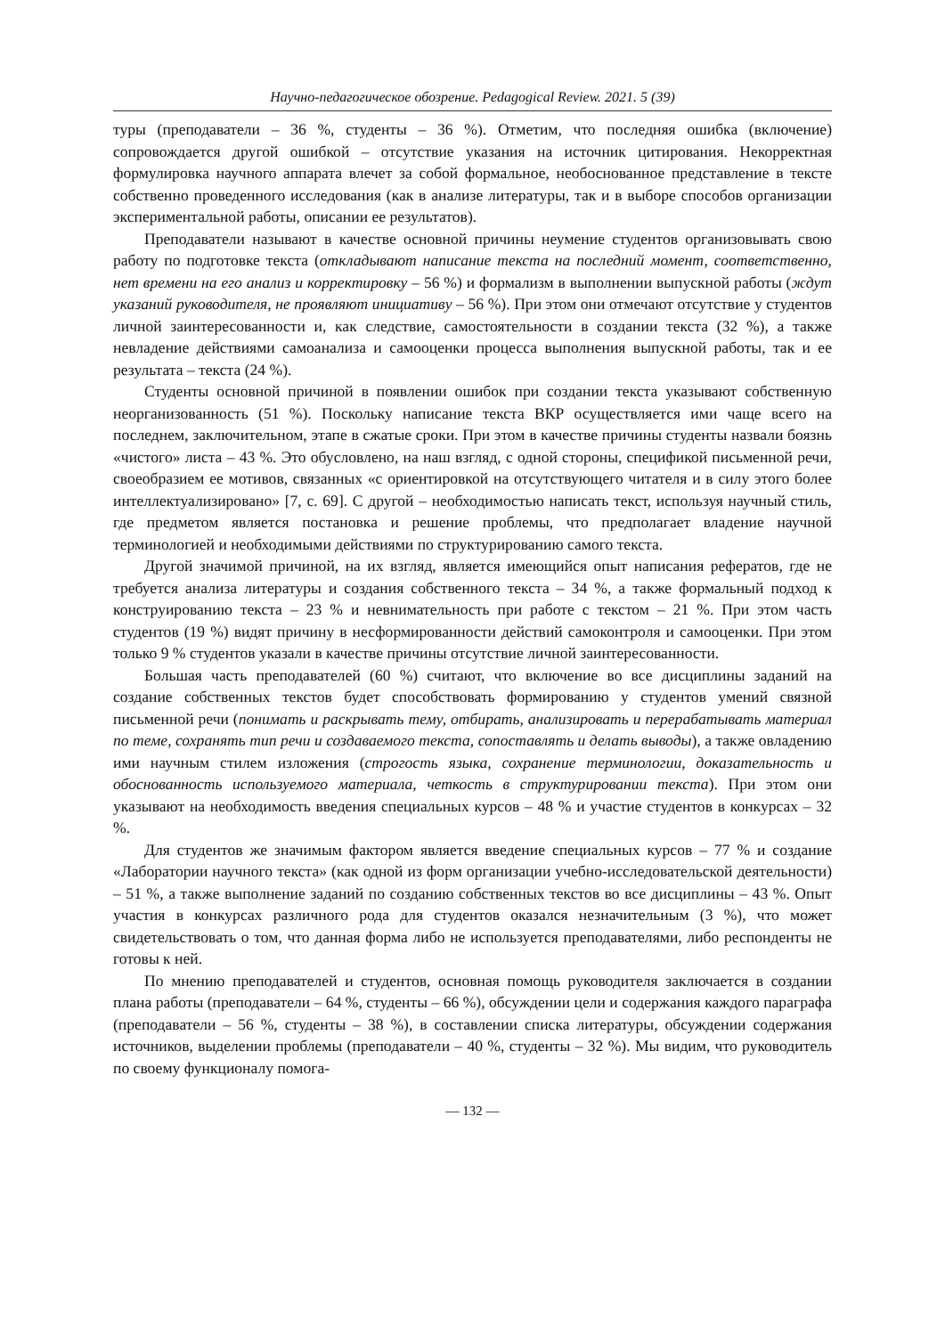Научно-педагогическое обозрение. Pedagogical Review. 2021. 5 (39)
туры (преподаватели – 36 %, студенты – 36 %). Отметим, что последняя ошибка (включение) сопровождается другой ошибкой – отсутствие указания на источник цитирования. Некорректная формулировка научного аппарата влечет за собой формальное, необоснованное представление в тексте собственно проведенного исследования (как в анализе литературы, так и в выборе способов организации экспериментальной работы, описании ее результатов).
Преподаватели называют в качестве основной причины неумение студентов организовывать свою работу по подготовке текста (откладывают написание текста на последний момент, соответственно, нет времени на его анализ и корректировку – 56 %) и формализм в выполнении выпускной работы (ждут указаний руководителя, не проявляют инициативу – 56 %). При этом они отмечают отсутствие у студентов личной заинтересованности и, как следствие, самостоятельности в создании текста (32 %), а также невладение действиями самоанализа и самооценки процесса выполнения выпускной работы, так и ее результата – текста (24 %).
Студенты основной причиной в появлении ошибок при создании текста указывают собственную неорганизованность (51 %). Поскольку написание текста ВКР осуществляется ими чаще всего на последнем, заключительном, этапе в сжатые сроки. При этом в качестве причины студенты назвали боязнь «чистого» листа – 43 %. Это обусловлено, на наш взгляд, с одной стороны, спецификой письменной речи, своеобразием ее мотивов, связанных «с ориентировкой на отсутствующего читателя и в силу этого более интеллектуализировано» [7, с. 69]. С другой – необходимостью написать текст, используя научный стиль, где предметом является постановка и решение проблемы, что предполагает владение научной терминологией и необходимыми действиями по структурированию самого текста.
Другой значимой причиной, на их взгляд, является имеющийся опыт написания рефератов, где не требуется анализа литературы и создания собственного текста – 34 %, а также формальный подход к конструированию текста – 23 % и невнимательность при работе с текстом – 21 %. При этом часть студентов (19 %) видят причину в несформированности действий самоконтроля и самооценки. При этом только 9 % студентов указали в качестве причины отсутствие личной заинтересованности.
Большая часть преподавателей (60 %) считают, что включение во все дисциплины заданий на создание собственных текстов будет способствовать формированию у студентов умений связной письменной речи (понимать и раскрывать тему, отбирать, анализировать и перерабатывать материал по теме, сохранять тип речи и создаваемого текста, сопоставлять и делать выводы), а также овладению ими научным стилем изложения (строгость языка, сохранение терминологии, доказательность и обоснованность используемого материала, четкость в структурировании текста). При этом они указывают на необходимость введения специальных курсов – 48 % и участие студентов в конкурсах – 32 %.
Для студентов же значимым фактором является введение специальных курсов – 77 % и создание «Лаборатории научного текста» (как одной из форм организации учебно-исследовательской деятельности) – 51 %, а также выполнение заданий по созданию собственных текстов во все дисциплины – 43 %. Опыт участия в конкурсах различного рода для студентов оказался незначительным (3 %), что может свидетельствовать о том, что данная форма либо не используется преподавателями, либо респонденты не готовы к ней.
По мнению преподавателей и студентов, основная помощь руководителя заключается в создании плана работы (преподаватели – 64 %, студенты – 66 %), обсуждении цели и содержания каждого параграфа (преподаватели – 56 %, студенты – 38 %), в составлении списка литературы, обсуждении содержания источников, выделении проблемы (преподаватели – 40 %, студенты – 32 %). Мы видим, что руководитель по своему функционалу помога-
— 132 —